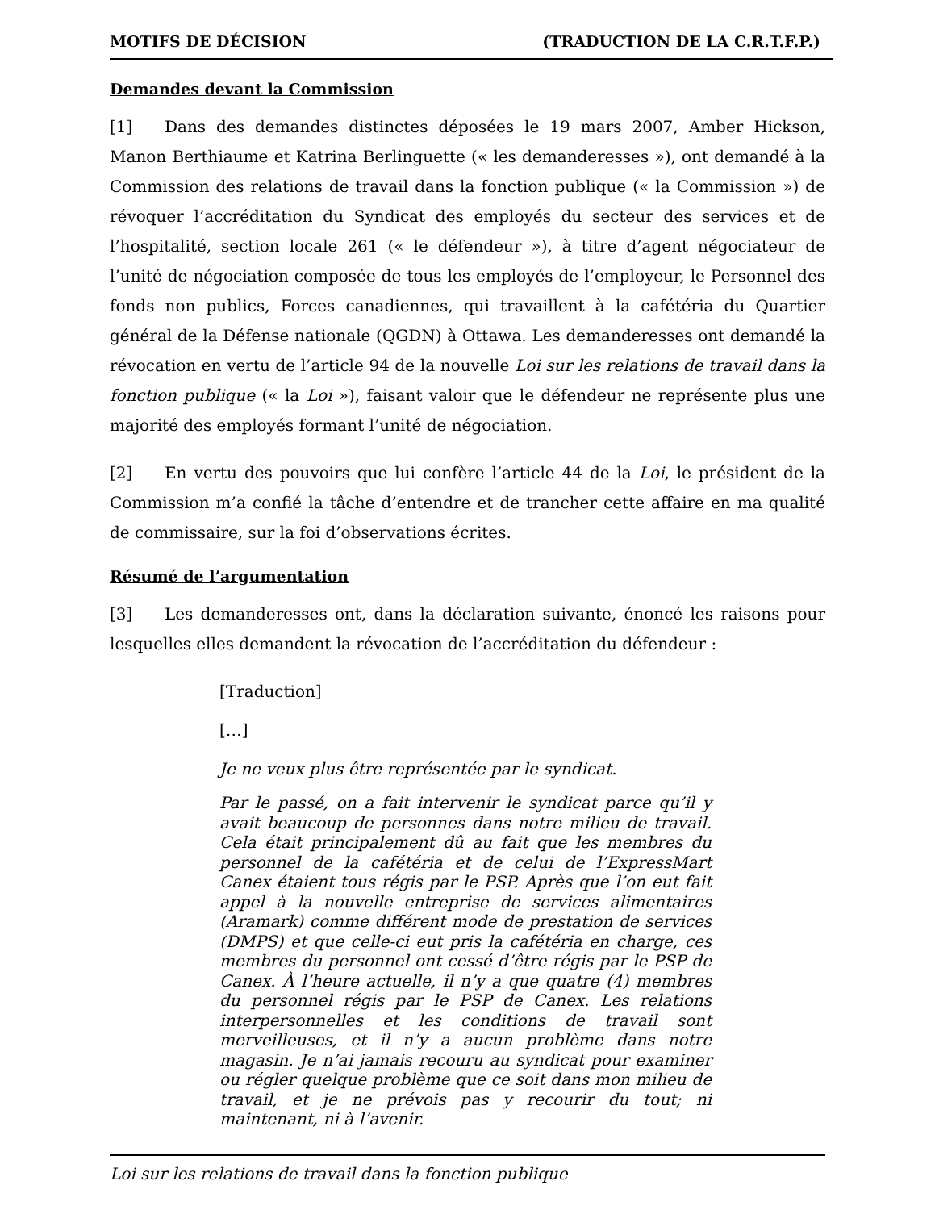MOTIFS DE DÉCISION (TRADUCTION DE LA C.R.T.F.P.)
Demandes devant la Commission
[1] Dans des demandes distinctes déposées le 19 mars 2007, Amber Hickson, Manon Berthiaume et Katrina Berlinguette (« les demanderesses »), ont demandé à la Commission des relations de travail dans la fonction publique (« la Commission ») de révoquer l’accréditation du Syndicat des employés du secteur des services et de l’hospitalité, section locale 261 (« le défendeur »), à titre d’agent négociateur de l’unité de négociation composée de tous les employés de l’employeur, le Personnel des fonds non publics, Forces canadiennes, qui travaillent à la cafétéria du Quartier général de la Défense nationale (QGDN) à Ottawa. Les demanderesses ont demandé la révocation en vertu de l’article 94 de la nouvelle Loi sur les relations de travail dans la fonction publique (« la Loi »), faisant valoir que le défendeur ne représente plus une majorité des employés formant l’unité de négociation.
[2] En vertu des pouvoirs que lui confère l’article 44 de la Loi, le président de la Commission m’a confié la tâche d’entendre et de trancher cette affaire en ma qualité de commissaire, sur la foi d’observations écrites.
Résumé de l’argumentation
[3] Les demanderesses ont, dans la déclaration suivante, énoncé les raisons pour lesquelles elles demandent la révocation de l’accréditation du défendeur :
[Traduction]
[…]
Je ne veux plus être représentée par le syndicat.
Par le passé, on a fait intervenir le syndicat parce qu’il y avait beaucoup de personnes dans notre milieu de travail. Cela était principalement dû au fait que les membres du personnel de la cafétéria et de celui de l’ExpressMart Canex étaient tous régis par le PSP. Après que l’on eut fait appel à la nouvelle entreprise de services alimentaires (Aramark) comme différent mode de prestation de services (DMPS) et que celle-ci eut pris la cafétéria en charge, ces membres du personnel ont cessé d’être régis par le PSP de Canex. À l’heure actuelle, il n’y a que quatre (4) membres du personnel régis par le PSP de Canex. Les relations interpersonnelles et les conditions de travail sont merveilleuses, et il n’y a aucun problème dans notre magasin. Je n’ai jamais recouru au syndicat pour examiner ou régler quelque problème que ce soit dans mon milieu de travail, et je ne prévois pas y recourir du tout; ni maintenant, ni à l’avenir.
Loi sur les relations de travail dans la fonction publique